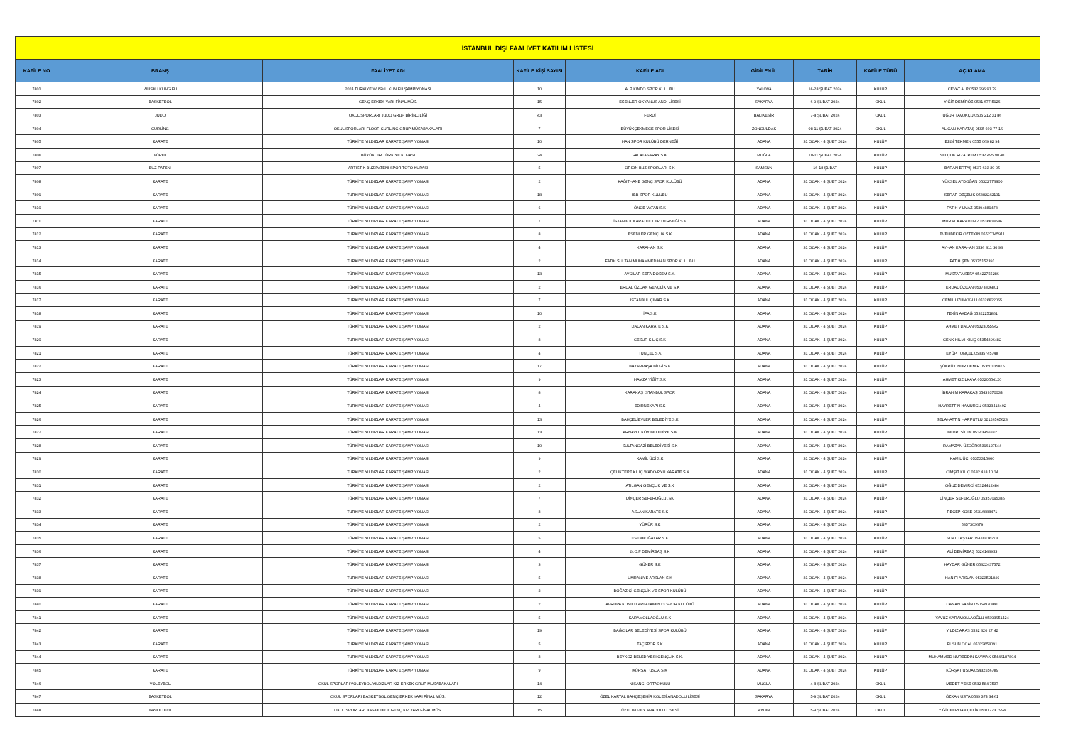| İSTANBUL DIŞI FAALİYET KATILIM LİSTESİ | | | | | | | | |
| KAFİLE NO | BRANŞ | FAALİYET ADI | KAFİLE KİŞİ SAYISI | KAFİLE ADI | GİDİLEN İL | TARİH | KAFİLE TÜRÜ | AÇIKLAMA |
| 7801 | WUSHU KUNG FU | 2024 TÜRKİYE WUSHU KUN FU ŞAMPİYONASI | 10 | ALP KİNDO SPOR KULÜBÜ | YALOVA | 16-28 ŞUBAT 2024 | KULÜP | CEVAT ALP 0532 296 91 79 |
| 7802 | BASKETBOL | GENÇ ERKEK YARI FİNAL MÜS. | 15 | ESENLER OKYANUS AND. LİSESİ | SAKARYA | 6-9 ŞUBAT 2024 | OKUL | YİĞİT DEMİRÖZ 0531 677 5926 |
| 7803 | JUDO | OKUL SPORLARI JUDO GRUP BİRİNCİLİĞİ | 43 | FERDİ | BALIKESİR | 7-8 ŞUBAT 2024 | OKUL | UĞUR TAVUKÇU 0505 212 31 86 |
| 7804 | CURLİNG | OKUL SPORLARI FLOOR CURLİNG GRUP MÜSABAKALARI | 7 | BÜYÜKÇEKMECE SPOR LİSESİ | ZONGULDAK | 08-11 ŞUBAT 2024 | OKUL | ALİCAN KARATAŞ 0555 603 77 16 |
| 7805 | KARATE | TÜRKİYE YILDIZLAR KARATE ŞAMPİYONASI | 10 | HAN SPOR KULÜBÜ DERNEĞİ | ADANA | 31 OCAK - 4 ŞUBT 2024 | KULÜP | EZGİ TEKMEN 0555 069 82 94 |
| 7806 | KÜREK | BÜYÜKLER TÜRKİYE KUPASI | 24 | GALATASARAY S.K. | MUĞLA | 10-11 ŞUBAT 2024 | KULÜP | SELÇUK RIZA İREM 0532 495 90 40 |
| 7807 | BUZ PATENİ | ARTİSTİK BUZ PATENİ SPOR TOTO KUPASI | 5 | ORİON BUZ SPORLARI S.K | SAMSUN | 16-18 ŞUBAT | KULÜP | BARAN ERTAŞ 0537 633 20 05 |
| 7808 | KARATE | TÜRKİYE YILDIZLAR KARATE ŞAMPİYONASI | 2 | KAĞITHANE GENÇ SPOR KULÜBÜ | ADANA | 31 OCAK - 4 ŞUBT 2024 | KULÜP | YÜKSEL AYDOĞAN 05322776800 |
| 7809 | KARATE | TÜRKİYE YILDIZLAR KARATE ŞAMPİYONASI | 18 | İBB SPOR KULÜBÜ | ADANA | 31 OCAK - 4 ŞUBT 2024 | KULÜP | SERAP ÖZÇELİK 05382242101 |
| 7810 | KARATE | TÜRKİYE YILDIZLAR KARATE ŞAMPİYONASI | 6 | ÖNCE VATAN S.K | ADANA | 31 OCAK - 4 ŞUBT 2024 | KULÜP | FATİH YILMAZ 05394889478 |
| 7811 | KARATE | TÜRKİYE YILDIZLAR KARATE ŞAMPİYONASI | 7 | İSTANBUL KARATECİLER DERNEĞİ S.K | ADANA | 31 OCAK - 4 ŞUBT 2024 | KULÜP | MURAT KARADENİZ 0536838686 |
| 7812 | KARATE | TÜRKİYE YILDIZLAR KARATE ŞAMPİYONASI | 8 | ESENLER GENÇLİK S.K | ADANA | 31 OCAK - 4 ŞUBT 2024 | KULÜP | EVBUBEKİR ÖZTEKİN 05527145911 |
| 7813 | KARATE | TÜRKİYE YILDIZLAR KARATE ŞAMPİYONASI | 4 | KARAHAN S.K | ADANA | 31 OCAK - 4 ŞUBT 2024 | KULÜP | AYHAN KARAHAN 0536 811 30 93 |
| 7814 | KARATE | TÜRKİYE YILDIZLAR KARATE ŞAMPİYONASI | 2 | FATİH SULTAN MUHAMMED HAN SPOR KULÜBÜ | ADANA | 31 OCAK - 4 ŞUBT 2024 | KULÜP | FATİH ŞEN 05375152391 |
| 7815 | KARATE | TÜRKİYE YILDIZLAR KARATE ŞAMPİYONASI | 13 | AVCILAR SEFA DOSEM S.K. | ADANA | 31 OCAK - 4 ŞUBT 2024 | KULÜP | MUSTAFA SEFA 05422755286 |
| 7816 | KARATE | TÜRKİYE YILDIZLAR KARATE ŞAMPİYONASI | 2 | ERDAL ÖZCAN GENÇLİK VE S.K | ADANA | 31 OCAK - 4 ŞUBT 2024 | KULÜP | ERDAL ÖZCAN 05374836801 |
| 7817 | KARATE | TÜRKİYE YILDIZLAR KARATE ŞAMPİYONASI | 7 | İSTANBUL ÇINAR S.K | ADANA | 31 OCAK - 4 ŞUBT 2024 | KULÜP | CEMİL UZUNOĞLU 05326822065 |
| 7818 | KARATE | TÜRKİYE YILDIZLAR KARATE ŞAMPİYONASI | 10 | İFA S.K | ADANA | 31 OCAK - 4 ŞUBT 2024 | KULÜP | TEKİN AKDAĞ 05322251861 |
| 7819 | KARATE | TÜRKİYE YILDIZLAR KARATE ŞAMPİYONASI | 2 | DALAN KARATE S.K | ADANA | 31 OCAK - 4 ŞUBT 2024 | KULÜP | AHMET DALAN 05324055942 |
| 7820 | KARATE | TÜRKİYE YILDIZLAR KARATE ŞAMPİYONASI | 8 | CESUR KILIÇ S.K | ADANA | 31 OCAK - 4 ŞUBT 2024 | KULÜP | CENK HİLMİ KILIÇ 05354896482 |
| 7821 | KARATE | TÜRKİYE YILDIZLAR KARATE ŞAMPİYONASI | 4 | TUNÇEL S.K | ADANA | 31 OCAK - 4 ŞUBT 2024 | KULÜP | EYÜP TUNÇEL 05335745748 |
| 7822 | KARATE | TÜRKİYE YILDIZLAR KARATE ŞAMPİYONASI | 17 | BAYAMPAŞA BİLGİ S.K | ADANA | 31 OCAK - 4 ŞUBT 2024 | KULÜP | ŞÜKRÜ ONUR DEMİR 05350135876 |
| 7823 | KARATE | TÜRKİYE YILDIZLAR KARATE ŞAMPİYONASI | 9 | HAMZA YİĞİT S.K | ADANA | 31 OCAK - 4 ŞUBT 2024 | KULÜP | AHMET KIZILKAYA 05320554120 |
| 7824 | KARATE | TÜRKİYE YILDIZLAR KARATE ŞAMPİYONASI | 8 | KARAKAŞ İSTANBUL SPOR | ADANA | 31 OCAK - 4 ŞUBT 2024 | KULÜP | İBRAHİM KARAKAŞ 05439370034 |
| 7825 | KARATE | TÜRKİYE YILDIZLAR KARATE ŞAMPİYONASI | 4 | EDİRNEKAPI S.K | ADANA | 31 OCAK - 4 ŞUBT 2024 | KULÜP | HAYRETTİN HAMURCU 05323413402 |
| 7826 | KARATE | TÜRKİYE YILDIZLAR KARATE ŞAMPİYONASI | 13 | BAHÇELİEVLER BELEDİYE S.K | ADANA | 31 OCAK - 4 ŞUBT 2024 | KULÜP | SELAHATTİN HARPUTLU 02126565628 |
| 7827 | KARATE | TÜRKİYE YILDIZLAR KARATE ŞAMPİYONASI | 13 | ARNAVUTKÖY BELEDİYE S.K | ADANA | 31 OCAK - 4 ŞUBT 2024 | KULÜP | BEDRİ SİLEN 05343956592 |
| 7828 | KARATE | TÜRKİYE YILDIZLAR KARATE ŞAMPİYONASI | 10 | SULTANGAZİ BELEDİYESİ S.K | ADANA | 31 OCAK - 4 ŞUBT 2024 | KULÜP | RAMAZAN ÜZGÖR05396127544 |
| 7829 | KARATE | TÜRKİYE YILDIZLAR KARATE ŞAMPİYONASI | 9 | KAMİL ÜCİ S.K | ADANA | 31 OCAK - 4 ŞUBT 2024 | KULÜP | KAMİL ÜCİ 05353315060 |
| 7830 | KARATE | TÜRKİYE YILDIZLAR KARATE ŞAMPİYONASI | 2 | ÇELİKTEPE KILIÇ WADO-RYU KARATE S.K | ADANA | 31 OCAK - 4 ŞUBT 2024 | KULÜP | CİMŞİT KILIÇ 0532 418 10 34 |
| 7831 | KARATE | TÜRKİYE YILDIZLAR KARATE ŞAMPİYONASI | 2 | ATILGAN GENÇLİK VE S.K | ADANA | 31 OCAK - 4 ŞUBT 2024 | KULÜP | OĞUZ DEMİRCİ 05324412484 |
| 7832 | KARATE | TÜRKİYE YILDIZLAR KARATE ŞAMPİYONASI | 7 | DİNÇER SEFEROĞLU .SK | ADANA | 31 OCAK - 4 ŞUBT 2024 | KULÜP | DİNÇER SEFEROĞLU 05357095345 |
| 7833 | KARATE | TÜRKİYE YILDIZLAR KARATE ŞAMPİYONASI | 3 | ASLAN KARATE S.K | ADANA | 31 OCAK - 4 ŞUBT 2024 | KULÜP | RECEP KÖSE 05316888471 |
| 7834 | KARATE | TÜRKİYE YILDIZLAR KARATE ŞAMPİYONASI | 2 | YÜRÜR S.K | ADANA | 31 OCAK - 4 ŞUBT 2024 | KULÜP | 5357303679 |
| 7835 | KARATE | TÜRKİYE YILDIZLAR KARATE ŞAMPİYONASI | 5 | ESENBOĞALAR S.K | ADANA | 31 OCAK - 4 ŞUBT 2024 | KULÜP | SUAT TAŞYAR 05416916273 |
| 7836 | KARATE | TÜRKİYE YILDIZLAR KARATE ŞAMPİYONASI | 4 | G.O.P DEMİRBAŞ S.K | ADANA | 31 OCAK - 4 ŞUBT 2024 | KULÜP | ALİ DEMİRBAŞ 5324143953 |
| 7837 | KARATE | TÜRKİYE YILDIZLAR KARATE ŞAMPİYONASI | 3 | GÜNER S.K | ADANA | 31 OCAK - 4 ŞUBT 2024 | KULÜP | HAYDAR GÜNER 05322437572 |
| 7838 | KARATE | TÜRKİYE YILDIZLAR KARATE ŞAMPİYONASI | 5 | ÜMRANİYE ARSLAN S.K | ADANA | 31 OCAK - 4 ŞUBT 2024 | KULÜP | HANİFİ ARSLAN 05323521846 |
| 7839 | KARATE | TÜRKİYE YILDIZLAR KARATE ŞAMPİYONASI | 2 | BOĞAZİÇİ GENÇLİK VE SPOR KULÜBÜ | ADANA | 31 OCAK - 4 ŞUBT 2024 | KULÜP | |
| 7840 | KARATE | TÜRKİYE YILDIZLAR KARATE ŞAMPİYONASI | 2 | AVRUPA KONUTLARI ATAKENT3 SPOR KULÜBÜ | ADANA | 31 OCAK - 4 ŞUBT 2024 | KULÜP | CANAN SANİN 05054970841 |
| 7841 | KARATE | TÜRKİYE YILDIZLAR KARATE ŞAMPİYONASI | 5 | KARAMOLLAOĞLU S.K | ADANA | 31 OCAK - 4 ŞUBT 2024 | KULÜP | YAVUZ KARAMOLLAOĞLU 05393651424 |
| 7842 | KARATE | TÜRKİYE YILDIZLAR KARATE ŞAMPİYONASI | 19 | BAĞCILAR BELEDİYESİ SPOR KULÜBÜ | ADANA | 31 OCAK - 4 ŞUBT 2024 | KULÜP | YILDIZ ARAS 0532 320 27 42 |
| 7843 | KARATE | TÜRKİYE YILDIZLAR KARATE ŞAMPİYONASI | 5 | TAÇSPOR S.K | ADANA | 31 OCAK - 4 ŞUBT 2024 | KULÜP | FÜSUN ÖCAL 05322658091 |
| 7844 | KARATE | TÜRKİYE YILDIZLAR KARATE ŞAMPİYONASI | 3 | BEYKOZ BELEDİYESİ GENÇLİK S.K. | ADANA | 31 OCAK - 4 ŞUBT 2024 | KULÜP | MUHAMMED NUREDDİN KAYMAK 05446187804 |
| 7845 | KARATE | TÜRKİYE YILDIZLAR KARATE ŞAMPİYONASI | 9 | KÜRŞAT USDA S.K | ADANA | 31 OCAK - 4 ŞUBT 2024 | KULÜP | KÜRŞAT USDA 05432556789 |
| 7846 | VOLEYBOL | OKUL SPORLARI VOLEYBOL YILDIZLAR KIZ-ERKEK GRUP MÜSABAKALARI | 14 | NİŞANCI ORTAOKULU | MUĞLA | 4-8 ŞUBAT 2024 | OKUL | MEDET YEKE 0532 584 7537 |
| 7847 | BASKETBOL | OKUL SPORLARI BASKETBOL GENÇ ERKEK YARI FİNAL MÜS. | 12 | ÖZEL KARTAL BAHÇEŞEHİR KOLEJİ ANADOLU LİSESİ | SAKARYA | 5-9 ŞUBAT 2024 | OKUL | ÖZKAN USTA 0539 374 34 61 |
| 7848 | BASKETBOL | OKUL SPORLARI BASKETBOL GENÇ KIZ YARI FİNAL MÜS. | 15 | ÖZEL KUZEY ANADOLU LİSESİ | AYDIN | 5-9 ŞUBAT 2024 | OKUL | YİĞİT BERDAN ÇELİK 0530 773 7994 |